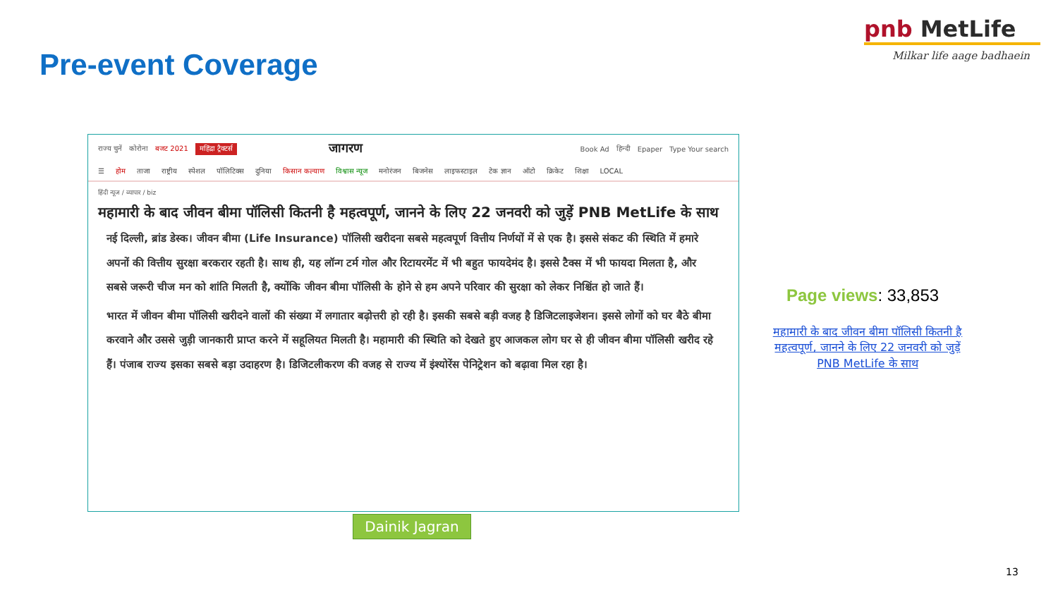Pre-event Coverage
pnb MetLife
Milkar life aage badhaein
राज्य चुनें कोरोना बजट 2021 महिंद्रा ट्रैक्टर्स जागरण Book Ad हिन्दी Epaper Type Your search
☰ होम ताजा राष्ट्रीय स्पेशल पॉलिटिक्स दुनिया किसान कल्याण विश्वास न्यूज मनोरंजन बिजनेस लाइफस्टाइल टेक ज्ञान ऑटो क्रिकेट शिक्षा LOCAL
हिंदी न्यूज / व्यापार / biz
महामारी के बाद जीवन बीमा पॉलिसी कितनी है महत्वपूर्ण, जानने के लिए 22 जनवरी को जुड़ें PNB MetLife के साथ
नई दिल्ली, ब्रांड डेस्क। जीवन बीमा (Life Insurance) पॉलिसी खरीदना सबसे महत्वपूर्ण वित्तीय निर्णयों में से एक है। इससे संकट की स्थिति में हमारे अपनों की वित्तीय सुरक्षा बरकरार रहती है। साथ ही, यह लॉन्ग टर्म गोल और रिटायरमेंट में भी बहुत फायदेमंद है। इससे टैक्स में भी फायदा मिलता है, और सबसे जरूरी चीज मन को शांति मिलती है, क्योंकि जीवन बीमा पॉलिसी के होने से हम अपने परिवार की सुरक्षा को लेकर निश्चिंत हो जाते हैं।
भारत में जीवन बीमा पॉलिसी खरीदने वालों की संख्या में लगातार बढ़ोत्तरी हो रही है। इसकी सबसे बड़ी वजह है डिजिटलाइजेशन। इससे लोगों को घर बैठे बीमा करवाने और उससे जुड़ी जानकारी प्राप्त करने में सहूलियत मिलती है। महामारी की स्थिति को देखते हुए आजकल लोग घर से ही जीवन बीमा पॉलिसी खरीद रहे हैं। पंजाब राज्य इसका सबसे बड़ा उदाहरण है। डिजिटलीकरण की वजह से राज्य में इंश्योरेंस पेनिट्रेशन को बढ़ावा मिल रहा है।
Dainik Jagran
Page views: 33,853
महामारी के बाद जीवन बीमा पॉलिसी कितनी है महत्वपूर्ण, जानने के लिए 22 जनवरी को जुड़ें PNB MetLife के साथ
13